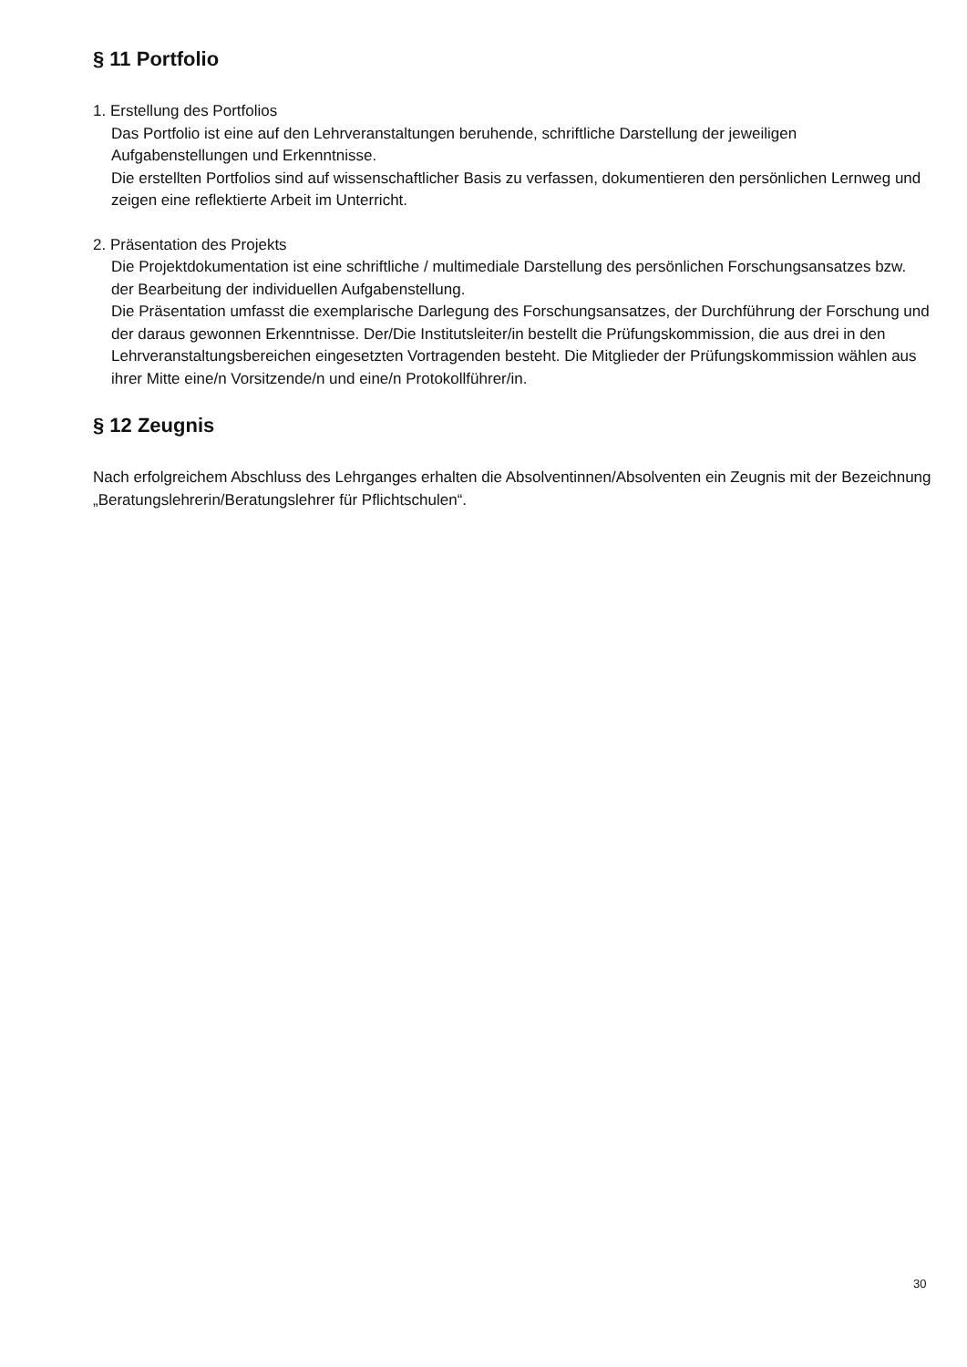§ 11 Portfolio
1. Erstellung des Portfolios
Das Portfolio ist eine auf den Lehrveranstaltungen beruhende, schriftliche Darstellung der jeweiligen Aufgabenstellungen und Erkenntnisse.
Die erstellten Portfolios sind auf wissenschaftlicher Basis zu verfassen, dokumentieren den persönlichen Lernweg und zeigen eine reflektierte Arbeit im Unterricht.
2. Präsentation des Projekts
Die Projektdokumentation ist eine schriftliche / multimediale Darstellung des persönlichen Forschungsansatzes bzw. der Bearbeitung der individuellen Aufgabenstellung.
Die Präsentation umfasst die exemplarische Darlegung des Forschungsansatzes, der Durchführung der Forschung und der daraus gewonnen Erkenntnisse. Der/Die Institutsleiter/in bestellt die Prüfungskommission, die aus drei in den Lehrveranstaltungsbereichen eingesetzten Vortragenden besteht. Die Mitglieder der Prüfungskommission wählen aus ihrer Mitte eine/n Vorsitzende/n und eine/n Protokollführer/in.
§ 12 Zeugnis
Nach erfolgreichem Abschluss des Lehrganges erhalten die Absolventinnen/Absolventen ein Zeugnis mit der Bezeichnung „Beratungslehrerin/Beratungslehrer für Pflichtschulen“.
30